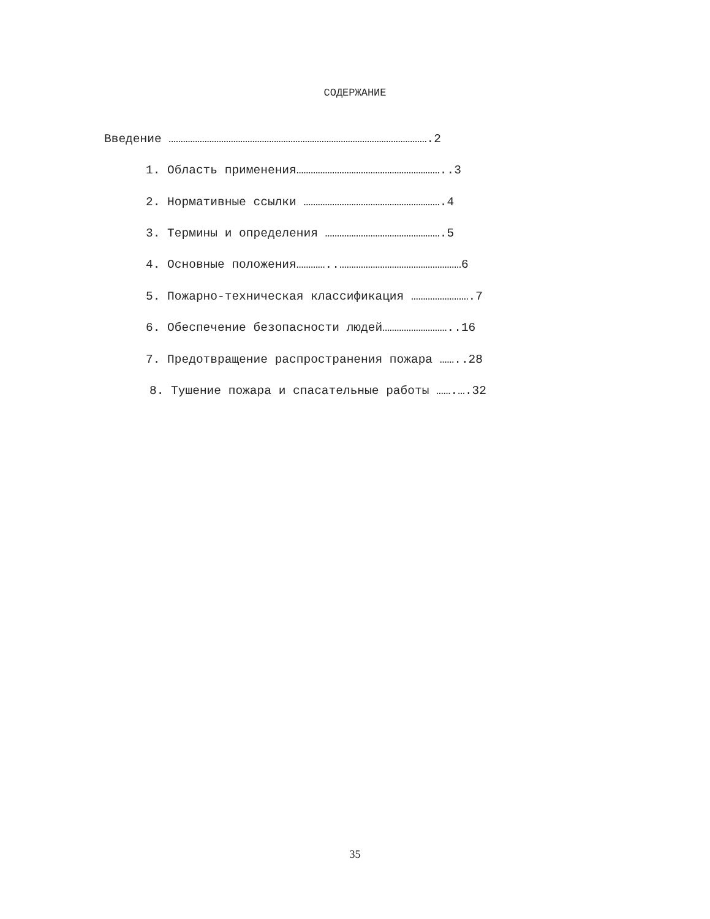СОДЕРЖАНИЕ
Введение ……………………………………………………………………………………………….2
1. Область применения……………………………………………………..3
2. Нормативные ссылки ………………………………………………….4
3. Термины и определения ………………………………………….5
4. Основные положения…………..……………………………………………6
5. Пожарно-техническая классификация …………………….7
6. Обеспечение безопасности людей………………………..16
7. Предотвращение распространения пожара ……..28
8. Тушение пожара и спасательные работы …….….32
35